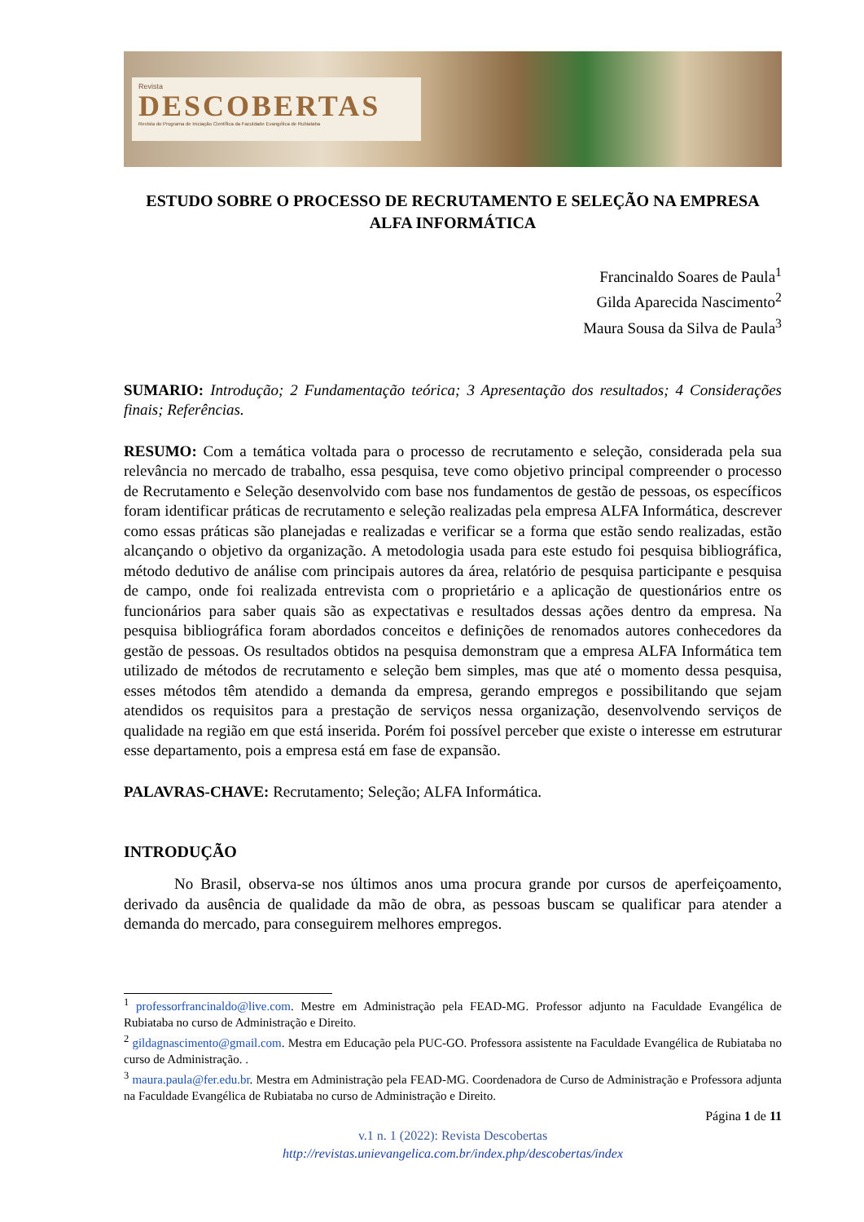Revista
DESCOBERTAS
Revista do Programa de Iniciação Científica da Faculdade Evangélica de Rubiataba
ESTUDO SOBRE O PROCESSO DE RECRUTAMENTO E SELEÇÃO NA EMPRESA ALFA INFORMÁTICA
Francinaldo Soares de Paula<sup>1</sup>
Gilda Aparecida Nascimento<sup>2</sup>
Maura Sousa da Silva de Paula<sup>3</sup>
SUMARIO: Introdução; 2 Fundamentação teórica; 3 Apresentação dos resultados; 4 Considerações finais; Referências.
RESUMO: Com a temática voltada para o processo de recrutamento e seleção, considerada pela sua relevância no mercado de trabalho, essa pesquisa, teve como objetivo principal compreender o processo de Recrutamento e Seleção desenvolvido com base nos fundamentos de gestão de pessoas, os específicos foram identificar práticas de recrutamento e seleção realizadas pela empresa ALFA Informática, descrever como essas práticas são planejadas e realizadas e verificar se a forma que estão sendo realizadas, estão alcançando o objetivo da organização. A metodologia usada para este estudo foi pesquisa bibliográfica, método dedutivo de análise com principais autores da área, relatório de pesquisa participante e pesquisa de campo, onde foi realizada entrevista com o proprietário e a aplicação de questionários entre os funcionários para saber quais são as expectativas e resultados dessas ações dentro da empresa. Na pesquisa bibliográfica foram abordados conceitos e definições de renomados autores conhecedores da gestão de pessoas. Os resultados obtidos na pesquisa demonstram que a empresa ALFA Informática tem utilizado de métodos de recrutamento e seleção bem simples, mas que até o momento dessa pesquisa, esses métodos têm atendido a demanda da empresa, gerando empregos e possibilitando que sejam atendidos os requisitos para a prestação de serviços nessa organização, desenvolvendo serviços de qualidade na região em que está inserida. Porém foi possível perceber que existe o interesse em estruturar esse departamento, pois a empresa está em fase de expansão.
PALAVRAS-CHAVE: Recrutamento; Seleção; ALFA Informática.
INTRODUÇÃO
No Brasil, observa-se nos últimos anos uma procura grande por cursos de aperfeiçoamento, derivado da ausência de qualidade da mão de obra, as pessoas buscam se qualificar para atender a demanda do mercado, para conseguirem melhores empregos.
<sup>1</sup> professorfrancinaldo@live.com. Mestre em Administração pela FEAD-MG. Professor adjunto na Faculdade Evangélica de Rubiataba no curso de Administração e Direito.
<sup>2</sup> gildagnascimento@gmail.com. Mestra em Educação pela PUC-GO. Professora assistente na Faculdade Evangélica de Rubiataba no curso de Administração. .
<sup>3</sup> maura.paula@fer.edu.br. Mestra em Administração pela FEAD-MG. Coordenadora de Curso de Administração e Professora adjunta na Faculdade Evangélica de Rubiataba no curso de Administração e Direito.
Página 1 de 11
v.1 n. 1 (2022): Revista Descobertas
http://revistas.unievangelica.com.br/index.php/descobertas/index